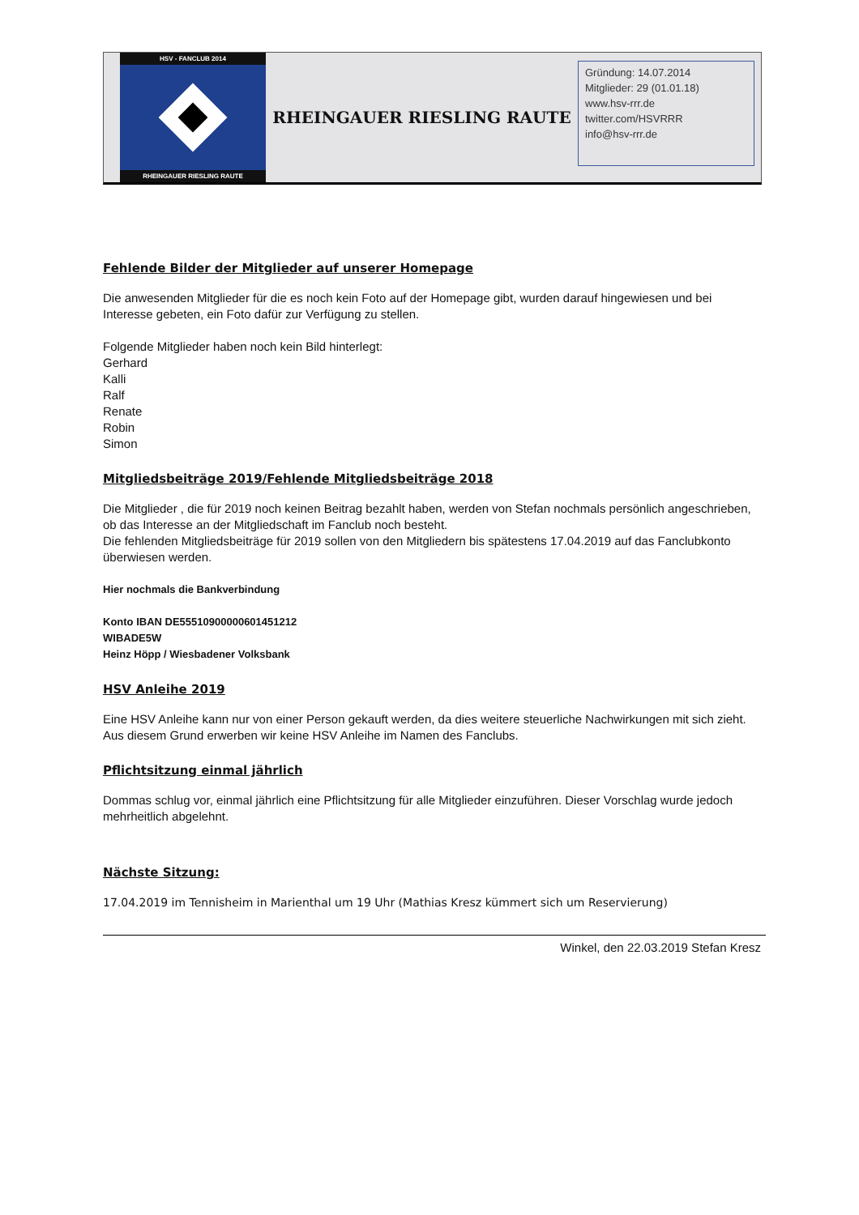HSV - FANCLUB 2014
RHEINGAUER RIESLING RAUTE
RHEINGAUER RIESLING RAUTE
Gründung: 14.07.2014
Mitglieder: 29 (01.01.18)
www.hsv-rrr.de
twitter.com/HSVRRR
info@hsv-rrr.de
Fehlende Bilder der Mitglieder auf unserer Homepage
Die anwesenden Mitglieder für die es noch kein Foto auf der Homepage gibt, wurden darauf hingewiesen und bei Interesse gebeten, ein Foto dafür zur Verfügung zu stellen.
Folgende Mitglieder haben noch kein Bild hinterlegt:
Gerhard
Kalli
Ralf
Renate
Robin
Simon
Mitgliedsbeiträge 2019/Fehlende Mitgliedsbeiträge 2018
Die Mitglieder , die für 2019 noch keinen Beitrag bezahlt haben, werden von Stefan nochmals persönlich angeschrieben, ob das Interesse an der Mitgliedschaft im Fanclub noch besteht.
Die fehlenden Mitgliedsbeiträge für 2019 sollen von den Mitgliedern bis spätestens 17.04.2019 auf das Fanclubkonto überwiesen werden.
Hier nochmals die Bankverbindung
Konto IBAN DE55510900000601451212
WIBADE5W
Heinz Höpp / Wiesbadener Volksbank
HSV Anleihe 2019
Eine HSV Anleihe kann nur von einer Person gekauft werden, da dies weitere steuerliche Nachwirkungen mit sich zieht. Aus diesem Grund erwerben wir keine HSV Anleihe im Namen des Fanclubs.
Pflichtsitzung einmal jährlich
Dommas schlug vor, einmal jährlich eine Pflichtsitzung für alle Mitglieder einzuführen. Dieser Vorschlag wurde jedoch mehrheitlich abgelehnt.
Nächste Sitzung:
17.04.2019 im Tennisheim in Marienthal um 19 Uhr (Mathias Kresz kümmert sich um Reservierung)
Winkel, den 22.03.2019 Stefan Kresz